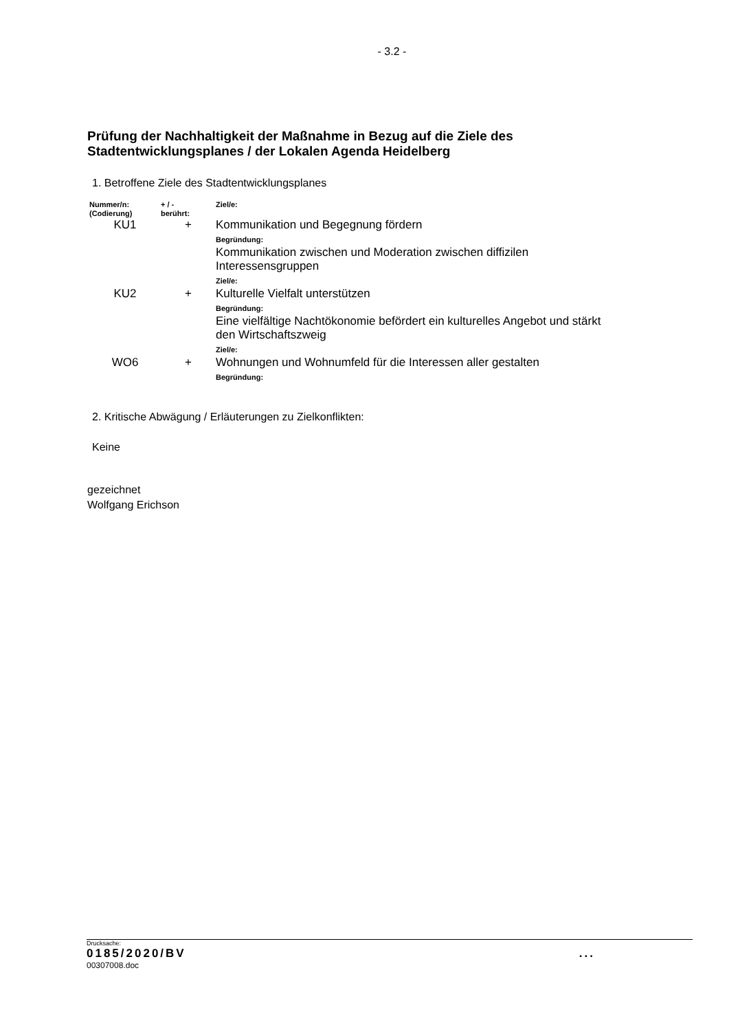- 3.2 -
Prüfung der Nachhaltigkeit der Maßnahme in Bezug auf die Ziele des
Stadtentwicklungsplanes / der Lokalen Agenda Heidelberg
1. Betroffene Ziele des Stadtentwicklungsplanes
| Nummer/n: (Codierung) | + / - berührt: | Ziel/e: |
| --- | --- | --- |
| KU1 | + | Kommunikation und Begegnung fördern Begründung: Kommunikation zwischen und Moderation zwischen diffizilen Interessensgruppen Ziel/e: |
| KU2 | + | Kulturelle Vielfalt unterstützen Begründung: Eine vielfältige Nachtökonomie befördert ein kulturelles Angebot und stärkt den Wirtschaftszweig Ziel/e: |
| WO6 | + | Wohnungen und Wohnumfeld für die Interessen aller gestalten Begründung: |
2. Kritische Abwägung / Erläuterungen zu Zielkonflikten:
Keine
gezeichnet
Wolfgang Erichson
Drucksache:
0185/2020/BV...
00307008.doc